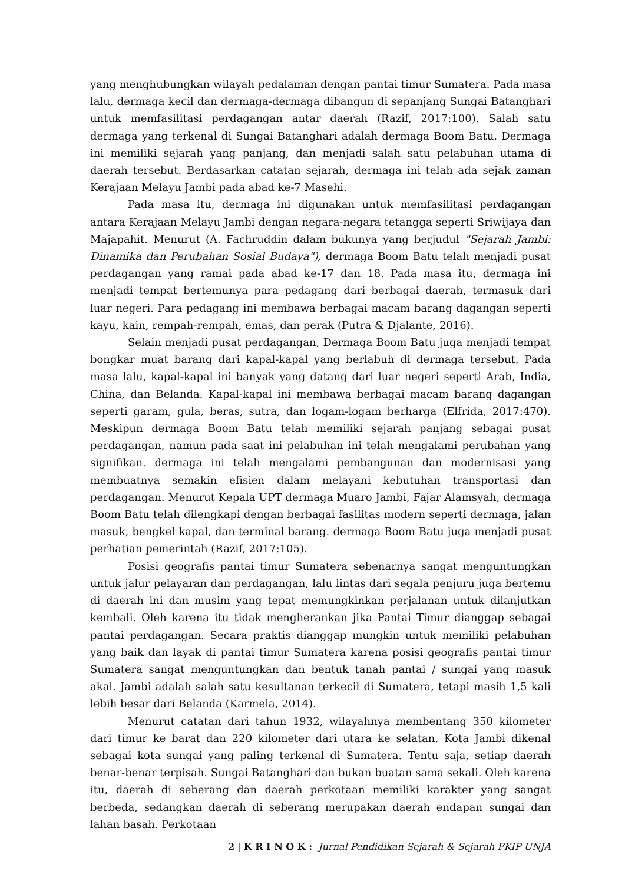yang menghubungkan wilayah pedalaman dengan pantai timur Sumatera. Pada masa lalu, dermaga kecil dan dermaga-dermaga dibangun di sepanjang Sungai Batanghari untuk memfasilitasi perdagangan antar daerah (Razif, 2017:100). Salah satu dermaga yang terkenal di Sungai Batanghari adalah dermaga Boom Batu. Dermaga ini memiliki sejarah yang panjang, dan menjadi salah satu pelabuhan utama di daerah tersebut. Berdasarkan catatan sejarah, dermaga ini telah ada sejak zaman Kerajaan Melayu Jambi pada abad ke-7 Masehi.
Pada masa itu, dermaga ini digunakan untuk memfasilitasi perdagangan antara Kerajaan Melayu Jambi dengan negara-negara tetangga seperti Sriwijaya dan Majapahit. Menurut (A. Fachruddin dalam bukunya yang berjudul "Sejarah Jambi: Dinamika dan Perubahan Sosial Budaya"), dermaga Boom Batu telah menjadi pusat perdagangan yang ramai pada abad ke-17 dan 18. Pada masa itu, dermaga ini menjadi tempat bertemunya para pedagang dari berbagai daerah, termasuk dari luar negeri. Para pedagang ini membawa berbagai macam barang dagangan seperti kayu, kain, rempah-rempah, emas, dan perak (Putra & Djalante, 2016).
Selain menjadi pusat perdagangan, Dermaga Boom Batu juga menjadi tempat bongkar muat barang dari kapal-kapal yang berlabuh di dermaga tersebut. Pada masa lalu, kapal-kapal ini banyak yang datang dari luar negeri seperti Arab, India, China, dan Belanda. Kapal-kapal ini membawa berbagai macam barang dagangan seperti garam, gula, beras, sutra, dan logam-logam berharga (Elfrida, 2017:470). Meskipun dermaga Boom Batu telah memiliki sejarah panjang sebagai pusat perdagangan, namun pada saat ini pelabuhan ini telah mengalami perubahan yang signifikan. dermaga ini telah mengalami pembangunan dan modernisasi yang membuatnya semakin efisien dalam melayani kebutuhan transportasi dan perdagangan. Menurut Kepala UPT dermaga Muaro Jambi, Fajar Alamsyah, dermaga Boom Batu telah dilengkapi dengan berbagai fasilitas modern seperti dermaga, jalan masuk, bengkel kapal, dan terminal barang. dermaga Boom Batu juga menjadi pusat perhatian pemerintah (Razif, 2017:105).
Posisi geografis pantai timur Sumatera sebenarnya sangat menguntungkan untuk jalur pelayaran dan perdagangan, lalu lintas dari segala penjuru juga bertemu di daerah ini dan musim yang tepat memungkinkan perjalanan untuk dilanjutkan kembali. Oleh karena itu tidak mengherankan jika Pantai Timur dianggap sebagai pantai perdagangan. Secara praktis dianggap mungkin untuk memiliki pelabuhan yang baik dan layak di pantai timur Sumatera karena posisi geografis pantai timur Sumatera sangat menguntungkan dan bentuk tanah pantai / sungai yang masuk akal. Jambi adalah salah satu kesultanan terkecil di Sumatera, tetapi masih 1,5 kali lebih besar dari Belanda (Karmela, 2014).
Menurut catatan dari tahun 1932, wilayahnya membentang 350 kilometer dari timur ke barat dan 220 kilometer dari utara ke selatan. Kota Jambi dikenal sebagai kota sungai yang paling terkenal di Sumatera. Tentu saja, setiap daerah benar-benar terpisah. Sungai Batanghari dan bukan buatan sama sekali. Oleh karena itu, daerah di seberang dan daerah perkotaan memiliki karakter yang sangat berbeda, sedangkan daerah di seberang merupakan daerah endapan sungai dan lahan basah. Perkotaan
2 | K R I N O K : Jurnal Pendidikan Sejarah & Sejarah FKIP UNJA